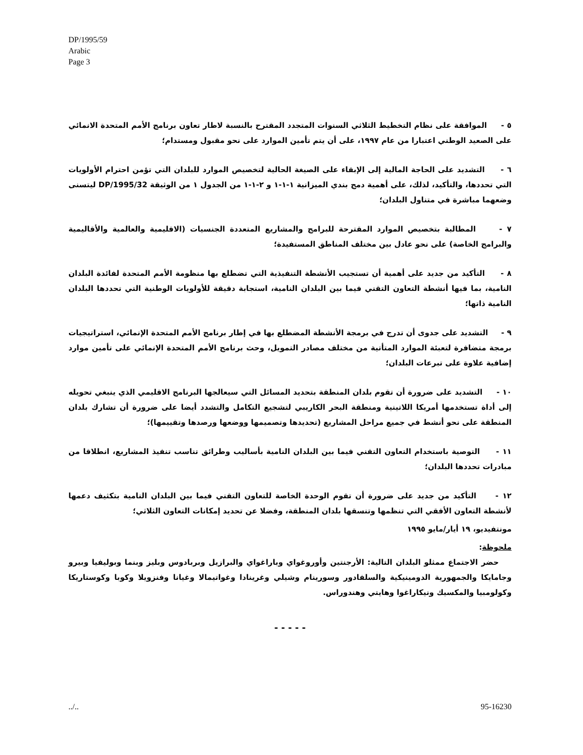DP/1995/59
Arabic
Page 3
٥ - الموافقة على نظام التخطيط الثلاثي السنوات المتجدد المقترح بالنسبة لاطار تعاون برنامج الأمم المتحدة الانمائي على الصعيد الوطني اعتبارا من عام ١٩٩٧، على أن يتم تأمين الموارد على نحو مقبول ومستدام؛
٦ - التشديد على الحاجة المالية إلى الإبقاء على الصيغة الحالية لتخصيص الموارد للبلدان التي تؤمن احترام الأولويات التي تحددها، والتأكيد، لذلك، على أهمية دمج بندي الميزانية ١-١-١ و ٢-١-١ من الجدول ١ من الوثيقة DP/1995/32 ليتسنى وضعهما مباشرة في متناول البلدان؛
٧ - المطالبة بتخصيص الموارد المقترحة للبرامج والمشاريع المتعددة الجنسيات (الاقليمية والعالمية والأقاليمية والبرامج الخاصة) على نحو عادل بين مختلف المناطق المستفيدة؛
٨ - التأكيد من جديد على أهمية أن تستجيب الأنشطة التنفيذية التي تضطلع بها منظومة الأمم المتحدة لفائدة البلدان النامية، بما فيها أنشطة التعاون التقني فيما بين البلدان النامية، استجابة دقيقة للأولويات الوطنية التي تحددها البلدان النامية ذاتها؛
٩ - التشديد على جدوى أن تدرج في برمجة الأنشطة المضطلع بها في إطار برنامج الأمم المتحدة الإنمائي، استراتيجيات برمجة متضافرة لتعبئة الموارد المتأتية من مختلف مصادر التمويل، وحث برنامج الأمم المتحدة الإنمائي على تأمين موارد إضافية علاوة على تبرعات البلدان؛
١٠ - التشديد على ضرورة أن تقوم بلدان المنطقة بتحديد المسائل التي سيعالجها البرنامج الاقليمي الذي ينبغي تحويله إلى أداة تستخدمها أمريكا اللاتينية ومنطقة البحر الكاريبي لتشجيع التكامل والتشدد أيضا على ضرورة أن تشارك بلدان المنطقة على نحو أنشط في جميع مراحل المشاريع (تحديدها وتصميمها ووضعها ورصدها وتقييمها)؛
١١ - التوصية باستخدام التعاون التقني فيما بين البلدان النامية بأساليب وطرائق تناسب تنفيذ المشاريع، انطلاقا من مبادرات تحددها البلدان؛
١٢ - التأكيد من جديد على ضرورة أن تقوم الوحدة الخاصة للتعاون التقني فيما بين البلدان النامية بتكثيف دعمها لأنشطة التعاون الأفقي التي تنظمها وتنسقها بلدان المنطقة، وفضلا عن تحديد إمكانات التعاون الثلاثي؛
مونتفيديو، ١٩ أيار/مايو ١٩٩٥
ملحوظة:
حضر الاجتماع ممثلو البلدان التالية: الأرجنتين وأوروغواي وباراغواي والبرازيل وبربادوس وبليز وبنما وبوليفيا وبيرو وجامايكا والجمهورية الدومينيكية والسلفادور وسورينام وشيلي وغرينادا وغواتيمالا وغيانا وفنزويلا وكوبا وكوستاريكا وكولومبيا والمكسيك ونيكاراغوا وهايتي وهندوراس.
- - - - -
../.. 95-16230